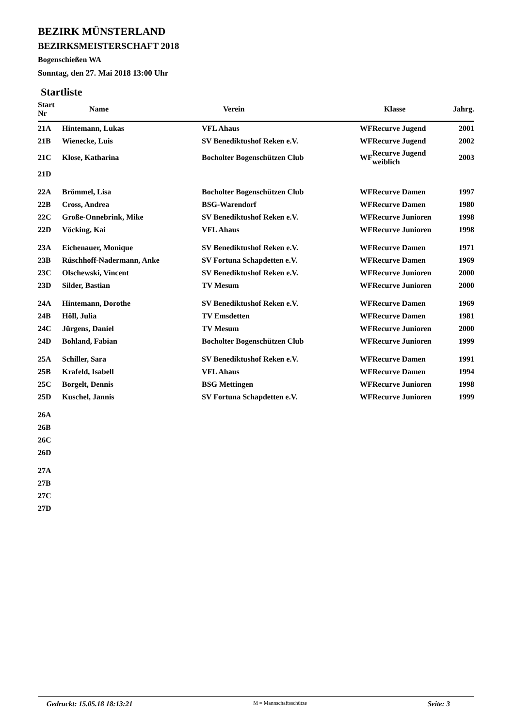BEZIRK MÜNSTERLAND
BEZIRKSMEISTERSCHAFT 2018
Bogenschießen WA
Sonntag, den 27. Mai 2018 13:00 Uhr
Startliste
| Start Nr | Name | Verein | Klasse | | Jahrg. |
| --- | --- | --- | --- | --- | --- |
| 21A | Hintemann, Lukas | VFL Ahaus | WF | Recurve Jugend | 2001 |
| 21B | Wienecke, Luis | SV Benediktushof Reken e.V. | WF | Recurve Jugend | 2002 |
| 21C | Klose, Katharina | Bocholter Bogenschützen Club | WF | Recurve Jugend weiblich | 2003 |
| 21D | | | | | |
| 22A | Brömmel, Lisa | Bocholter Bogenschützen Club | WF | Recurve Damen | 1997 |
| 22B | Cross, Andrea | BSG-Warendorf | WF | Recurve Damen | 1980 |
| 22C | Große-Onnebrink, Mike | SV Benediktushof Reken e.V. | WF | Recurve Junioren | 1998 |
| 22D | Vöcking, Kai | VFL Ahaus | WF | Recurve Junioren | 1998 |
| 23A | Eichenauer, Monique | SV Benediktushof Reken e.V. | WF | Recurve Damen | 1971 |
| 23B | Rüschhoff-Nadermann, Anke | SV Fortuna Schapdetten e.V. | WF | Recurve Damen | 1969 |
| 23C | Olschewski, Vincent | SV Benediktushof Reken e.V. | WF | Recurve Junioren | 2000 |
| 23D | Silder, Bastian | TV Mesum | WF | Recurve Junioren | 2000 |
| 24A | Hintemann, Dorothe | SV Benediktushof Reken e.V. | WF | Recurve Damen | 1969 |
| 24B | Höll, Julia | TV Emsdetten | WF | Recurve Damen | 1981 |
| 24C | Jürgens, Daniel | TV Mesum | WF | Recurve Junioren | 2000 |
| 24D | Bohland, Fabian | Bocholter Bogenschützen Club | WF | Recurve Junioren | 1999 |
| 25A | Schiller, Sara | SV Benediktushof Reken e.V. | WF | Recurve Damen | 1991 |
| 25B | Krafeld, Isabell | VFL Ahaus | WF | Recurve Damen | 1994 |
| 25C | Borgelt, Dennis | BSG Mettingen | WF | Recurve Junioren | 1998 |
| 25D | Kuschel, Jannis | SV Fortuna Schapdetten e.V. | WF | Recurve Junioren | 1999 |
| 26A | | | | | |
| 26B | | | | | |
| 26C | | | | | |
| 26D | | | | | |
| 27A | | | | | |
| 27B | | | | | |
| 27C | | | | | |
| 27D | | | | | |
Gedruckt: 15.05.18 18:13:21 M = Mannschaftsschütze Seite: 3